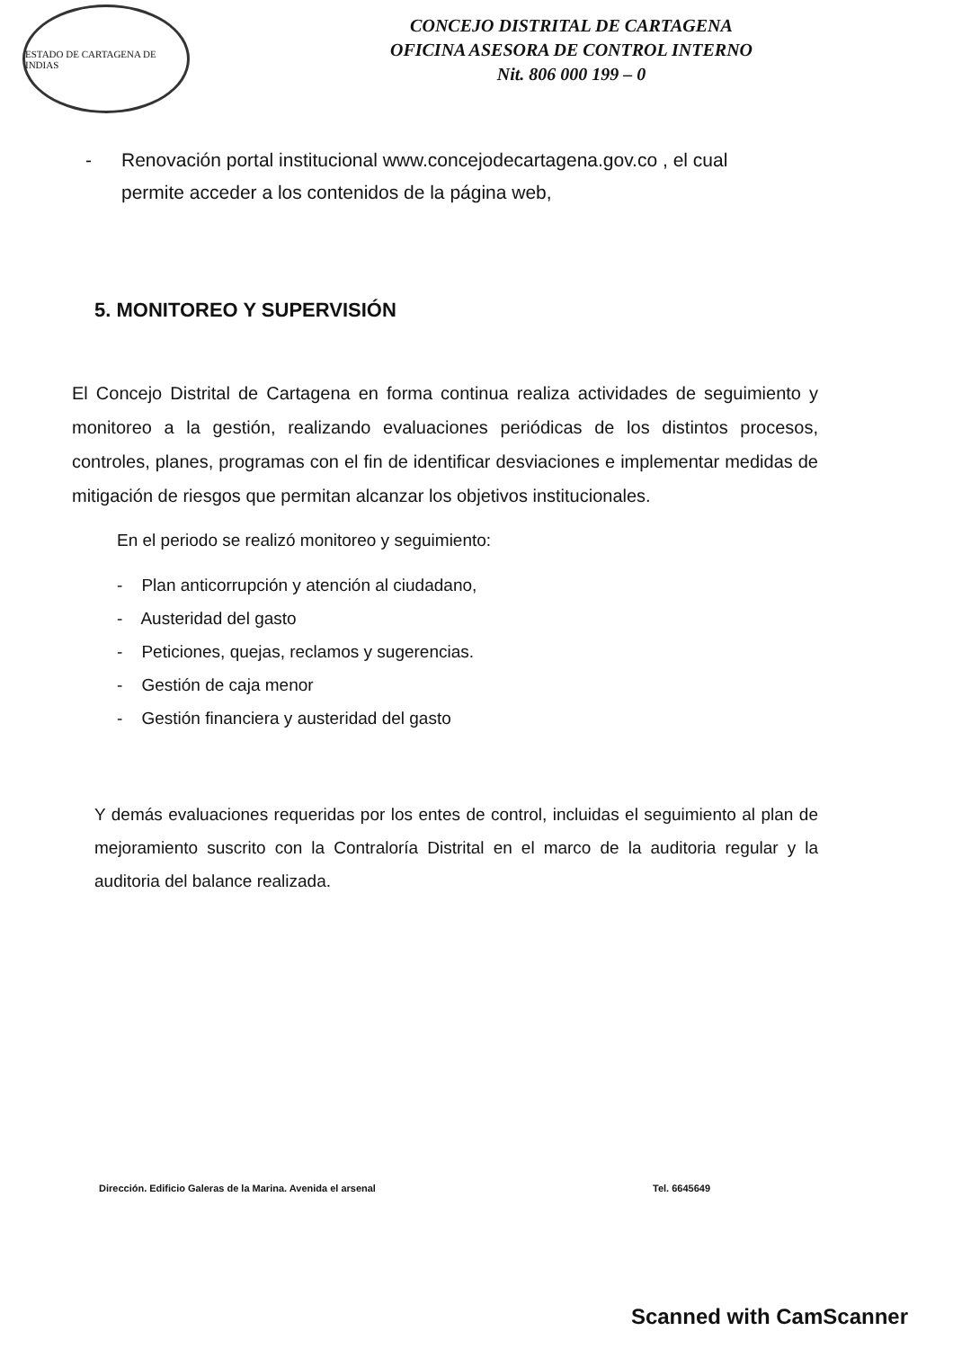ESTADO DE CARTAGENA DE INDIAS
CONCEJO DISTRITAL DE CARTAGENA
OFICINA ASESORA DE CONTROL INTERNO
Nit. 806 000 199 – 0
- Renovación portal institucional www.concejodecartagena.gov.co , el cual
permite acceder a los contenidos de la página web,
5. MONITOREO Y SUPERVISIÓN
El Concejo Distrital de Cartagena en forma continua realiza actividades de seguimiento y monitoreo a la gestión, realizando evaluaciones periódicas de los distintos procesos, controles, planes, programas con el fin de identificar desviaciones e implementar medidas de mitigación de riesgos que permitan alcanzar los objetivos institucionales.
En el periodo se realizó monitoreo y seguimiento:
- Plan anticorrupción y atención al ciudadano,
- Austeridad del gasto
- Peticiones, quejas, reclamos y sugerencias.
- Gestión de caja menor
- Gestión financiera y austeridad del gasto
Y demás evaluaciones requeridas por los entes de control, incluidas el seguimiento al plan de mejoramiento suscrito con la Contraloría Distrital en el marco de la auditoria regular y la auditoria del balance realizada.
Dirección. Edificio Galeras de la Marina. Avenida el arsenal Tel. 6645649
Scanned with CamScanner